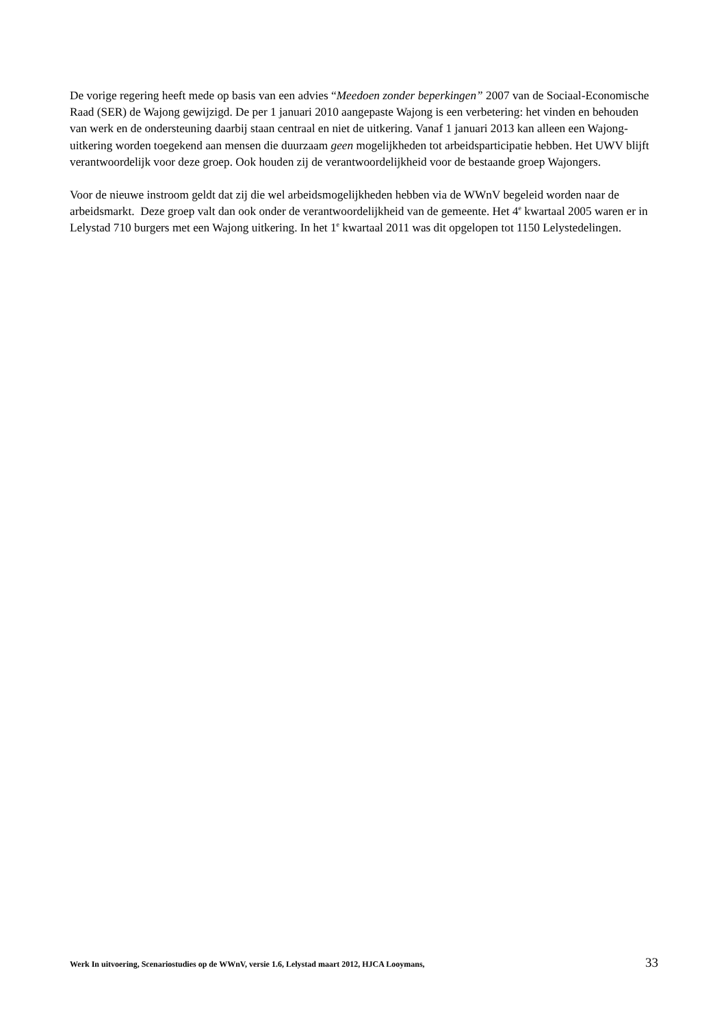De vorige regering heeft mede op basis van een advies “Meedoen zonder beperkingen” 2007 van de Sociaal-Economische Raad (SER) de Wajong gewijzigd. De per 1 januari 2010 aangepaste Wajong is een verbetering: het vinden en behouden van werk en de ondersteuning daarbij staan centraal en niet de uitkering. Vanaf 1 januari 2013 kan alleen een Wajong-uitkering worden toegekend aan mensen die duurzaam geen mogelijkheden tot arbeidsparticipatie hebben. Het UWV blijft verantwoordelijk voor deze groep. Ook houden zij de verantwoordelijkheid voor de bestaande groep Wajongers.
Voor de nieuwe instroom geldt dat zij die wel arbeidsmogelijkheden hebben via de WWnV begeleid worden naar de arbeidsmarkt. Deze groep valt dan ook onder de verantwoordelijkheid van de gemeente. Het 4<sup>e</sup> kwartaal 2005 waren er in Lelystad 710 burgers met een Wajong uitkering. In het 1<sup>e</sup> kwartaal 2011 was dit opgelopen tot 1150 Lelystedelingen.
Werk In uitvoering, Scenariostudies op de WWnV, versie 1.6, Lelystad maart 2012, HJCA Looymans, 33